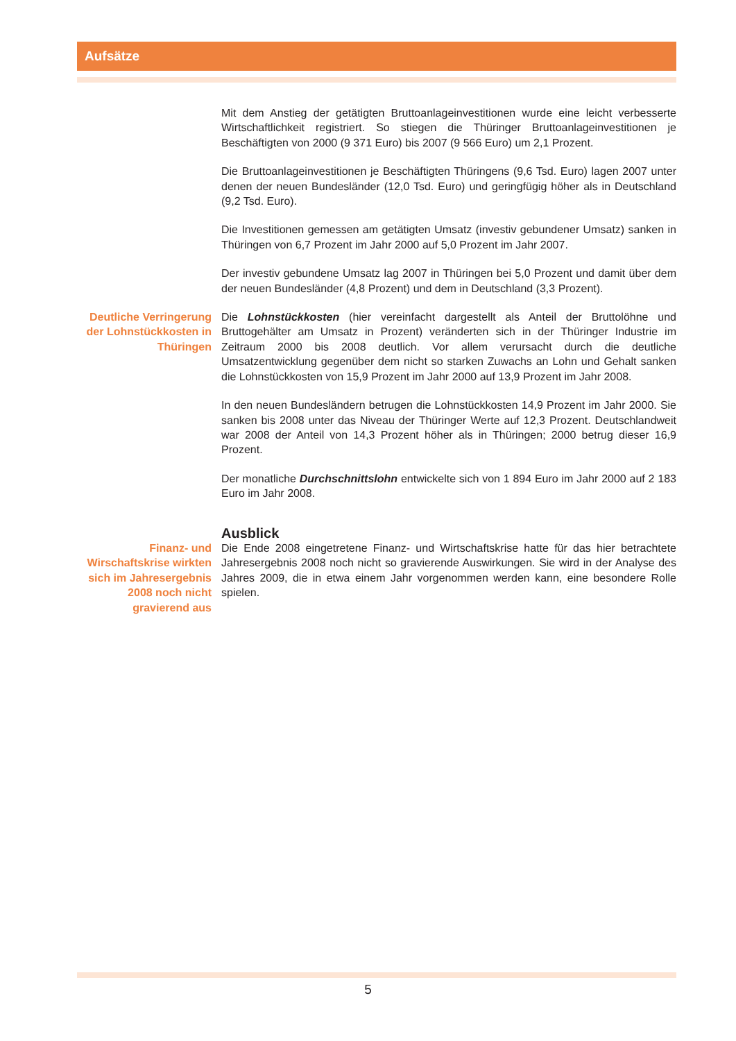Aufsätze
Mit dem Anstieg der getätigten Bruttoanlageinvestitionen wurde eine leicht verbesserte Wirtschaftlichkeit registriert. So stiegen die Thüringer Bruttoanlageinvestitionen je Beschäftigten von 2000 (9 371 Euro) bis 2007 (9 566 Euro) um 2,1 Prozent.
Die Bruttoanlageinvestitionen je Beschäftigten Thüringens (9,6 Tsd. Euro) lagen 2007 unter denen der neuen Bundesländer (12,0 Tsd. Euro) und geringfügig höher als in Deutschland (9,2 Tsd. Euro).
Die Investitionen gemessen am getätigten Umsatz (investiv gebundener Umsatz) sanken in Thüringen von 6,7 Prozent im Jahr 2000 auf 5,0 Prozent im Jahr 2007.
Der investiv gebundene Umsatz lag 2007 in Thüringen bei 5,0 Prozent und damit über dem der neuen Bundesländer (4,8 Prozent) und dem in Deutschland (3,3 Prozent).
Deutliche Verringerung der Lohnstückkosten in Thüringen
Die Lohnstückkosten (hier vereinfacht dargestellt als Anteil der Bruttolöhne und Bruttogehälter am Umsatz in Prozent) veränderten sich in der Thüringer Industrie im Zeitraum 2000 bis 2008 deutlich. Vor allem verursacht durch die deutliche Umsatzentwicklung gegenüber dem nicht so starken Zuwachs an Lohn und Gehalt sanken die Lohnstückkosten von 15,9 Prozent im Jahr 2000 auf 13,9 Prozent im Jahr 2008.
In den neuen Bundesländern betrugen die Lohnstückkosten 14,9 Prozent im Jahr 2000. Sie sanken bis 2008 unter das Niveau der Thüringer Werte auf 12,3 Prozent. Deutschlandweit war 2008 der Anteil von 14,3 Prozent höher als in Thüringen; 2000 betrug dieser 16,9 Prozent.
Der monatliche Durchschnittslohn entwickelte sich von 1 894 Euro im Jahr 2000 auf 2 183 Euro im Jahr 2008.
Ausblick
Finanz- und Wirschaftskrise wirkten sich im Jahresergebnis 2008 noch nicht gravierend aus
Die Ende 2008 eingetretene Finanz- und Wirtschaftskrise hatte für das hier betrachtete Jahresergebnis 2008 noch nicht so gravierende Auswirkungen. Sie wird in der Analyse des Jahres 2009, die in etwa einem Jahr vorgenommen werden kann, eine besondere Rolle spielen.
5